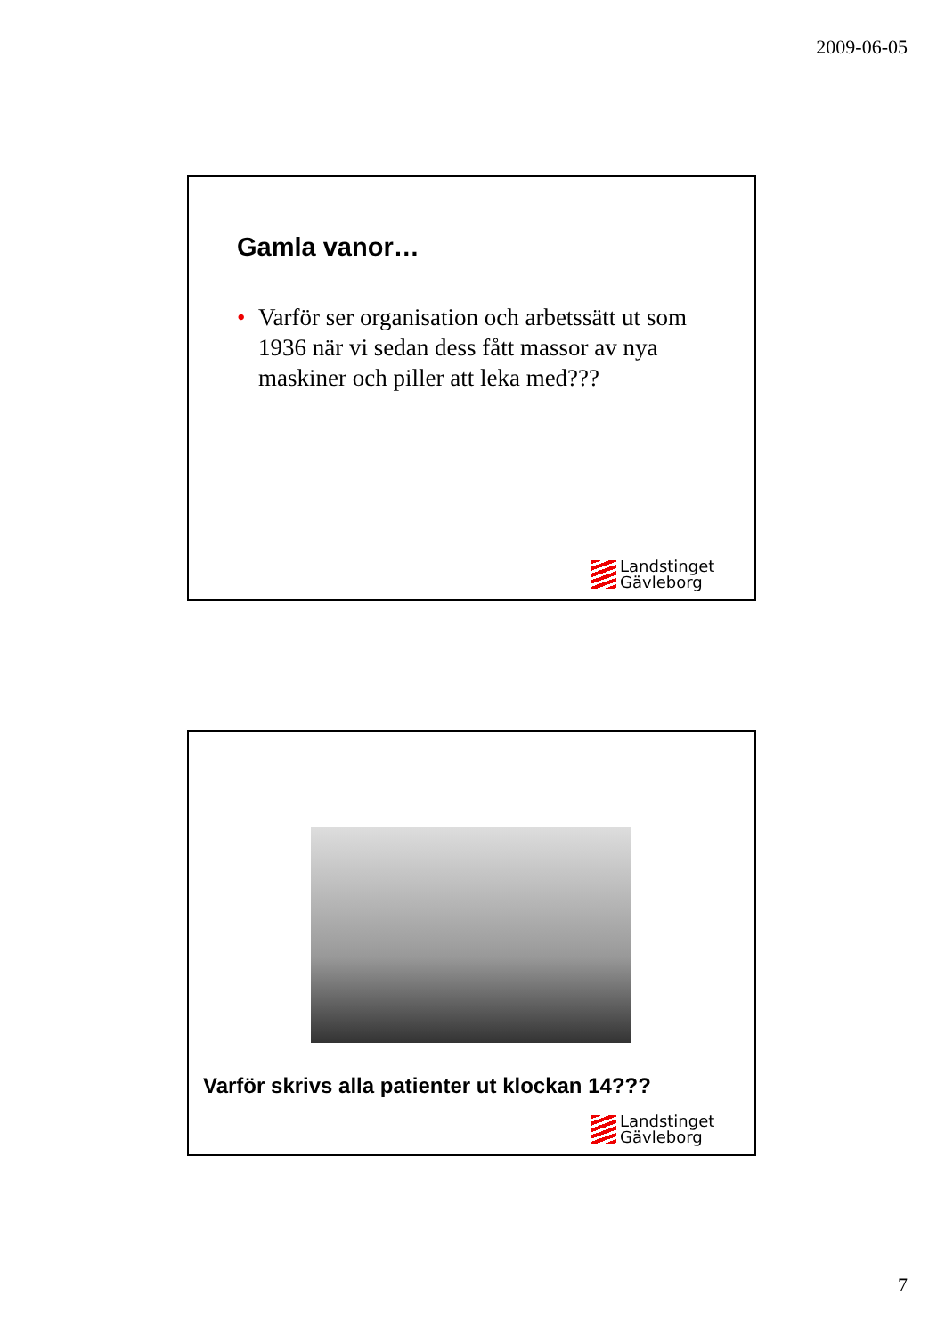2009-06-05
Gamla vanor…
• Varför ser organisation och arbetssätt ut som 1936 när vi sedan dess fått massor av nya maskiner och piller att leka med???
Landstinget
Gävleborg
Varför skrivs alla patienter ut klockan 14???
Landstinget
Gävleborg
7